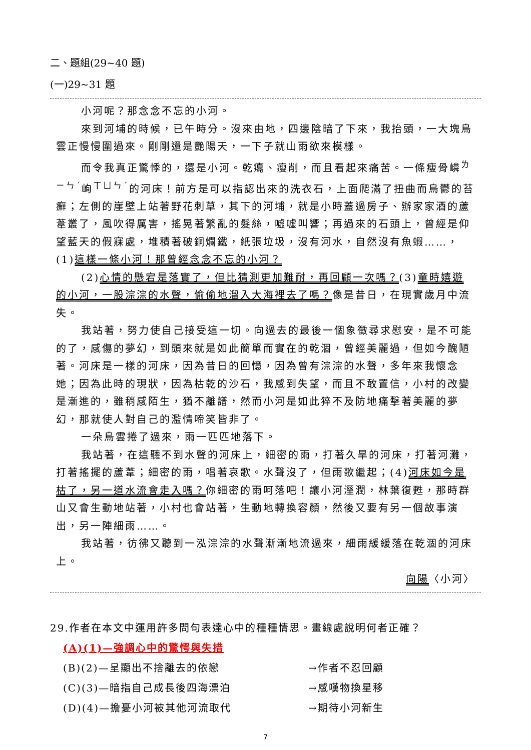二、題組(29~40 題)
(一)29~31 題
小河呢？那念念不忘的小河。
來到河埔的時候，已午時分。沒來由地，四邊陰暗了下來，我抬頭，一大塊烏雲正慢慢圍過來。剛剛還是艷陽天，一下子就山雨欲來模樣。
而令我真正驚悸的，還是小河。乾癟、瘦削，而且看起來痛苦。一條瘦骨嶙<sup>ㄌㄧㄣˊ</sup>峋<sup>ㄒㄩㄣˊ</sup>的河床！前方是可以指認出來的洗衣石，上面爬滿了扭曲而烏鬱的苔癬；左側的崖壁上站著野花刺草，其下的河埔，就是小時蓋過房子、辦家家酒的蘆葦叢了，風吹得厲害，搖晃著繁亂的髮絲，嘘嘘叫響；再過來的石頭上，曾經是仰望藍天的假寐處，堆積著破銅爛鐵，紙張垃圾，沒有河水，自然沒有魚蝦……，(1)這樣一條小河！那曾經念念不忘的小河？
(2)心情的懸宕是落實了，但比猜測更加難耐，再回顧一次嗎？(3)童時嬉遊的小河，一股淙淙的水聲，偷偷地溜入大海裡去了嗎？像是昔日，在現實歲月中流失。
我站著，努力使自己接受這一切。向過去的最後一個象徵尋求慰安，是不可能的了，感傷的夢幻，到頭來就是如此簡單而實在的乾涸，曾經美麗過，但如今醜陋著。河床是一樣的河床，因為昔日的回憶，因為曾有淙淙的水聲，多年來我懷念她；因為此時的現狀，因為枯乾的沙石，我感到失望，而且不敢置信，小村的改變是漸進的，雖稍感陌生，猶不離譜，然而小河是如此猝不及防地痛擊著美麗的夢幻，那就使人對自己的濫情啼笑皆非了。
一朵烏雲捲了過來，雨一匹匹地落下。
我站著，在這聽不到水聲的河床上，細密的雨，打著久旱的河床，打著河灘，打著搖擺的蘆葦；細密的雨，唱著哀歌。水聲沒了，但雨歌繼起；(4)河床如今是枯了，另一道水流會走入嗎？你細密的雨呵落吧！讓小河溼潤，林葉復甦，那時群山又會生動地站著，小村也會站著，生動地轉換容顏，然後又要有另一個故事演出，另一陣細雨……。
我站著，彷彿又聽到一泓淙淙的水聲漸漸地流過來，細雨緩緩落在乾涸的河床上。
向陽〈小河〉
29.作者在本文中運用許多問句表達心中的種種情思。畫線處說明何者正確？
(A)(1)—強調心中的驚愕與失措
(B)(2)—呈顯出不捨離去的依戀 →作者不忍回顧
(C)(3)—暗指自己成長後四海漂泊 →感嘆物換星移
(D)(4)—擔憂小河被其他河流取代 →期待小河新生
7